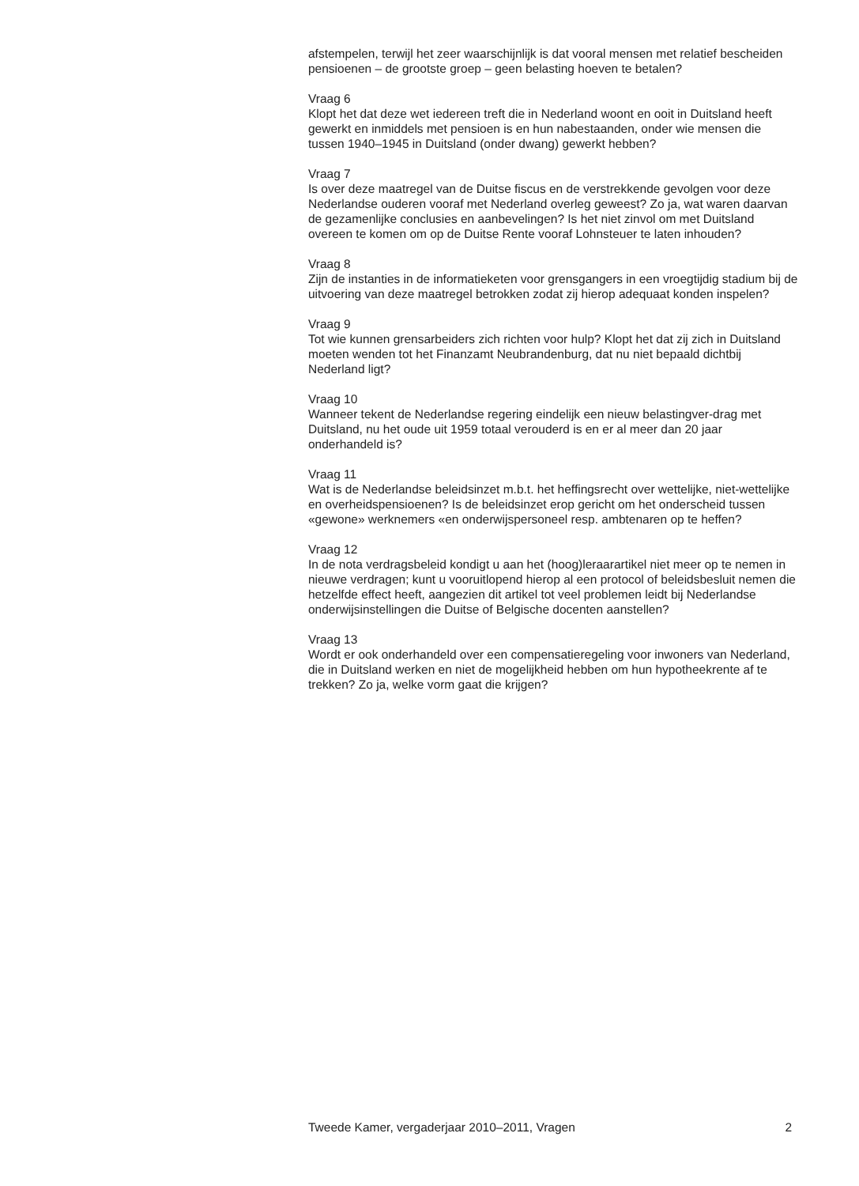afstempelen, terwijl het zeer waarschijnlijk is dat vooral mensen met relatief bescheiden pensioenen – de grootste groep – geen belasting hoeven te betalen?
Vraag 6
Klopt het dat deze wet iedereen treft die in Nederland woont en ooit in Duitsland heeft gewerkt en inmiddels met pensioen is en hun nabestaanden, onder wie mensen die tussen 1940–1945 in Duitsland (onder dwang) gewerkt hebben?
Vraag 7
Is over deze maatregel van de Duitse fiscus en de verstrekkende gevolgen voor deze Nederlandse ouderen vooraf met Nederland overleg geweest? Zo ja, wat waren daarvan de gezamenlijke conclusies en aanbevelingen? Is het niet zinvol om met Duitsland overeen te komen om op de Duitse Rente vooraf Lohnsteuer te laten inhouden?
Vraag 8
Zijn de instanties in de informatieketen voor grensgangers in een vroegtijdig stadium bij de uitvoering van deze maatregel betrokken zodat zij hierop adequaat konden inspelen?
Vraag 9
Tot wie kunnen grensarbeiders zich richten voor hulp? Klopt het dat zij zich in Duitsland moeten wenden tot het Finanzamt Neubrandenburg, dat nu niet bepaald dichtbij Nederland ligt?
Vraag 10
Wanneer tekent de Nederlandse regering eindelijk een nieuw belastingver-drag met Duitsland, nu het oude uit 1959 totaal verouderd is en er al meer dan 20 jaar onderhandeld is?
Vraag 11
Wat is de Nederlandse beleidsinzet m.b.t. het heffingsrecht over wettelijke, niet-wettelijke en overheidspensioenen? Is de beleidsinzet erop gericht om het onderscheid tussen «gewone» werknemers «en onderwijspersoneel resp. ambtenaren op te heffen?
Vraag 12
In de nota verdragsbeleid kondigt u aan het (hoog)leraarartikel niet meer op te nemen in nieuwe verdragen; kunt u vooruitlopend hierop al een protocol of beleidsbesluit nemen die hetzelfde effect heeft, aangezien dit artikel tot veel problemen leidt bij Nederlandse onderwijsinstellingen die Duitse of Belgische docenten aanstellen?
Vraag 13
Wordt er ook onderhandeld over een compensatieregeling voor inwoners van Nederland, die in Duitsland werken en niet de mogelijkheid hebben om hun hypotheekrente af te trekken? Zo ja, welke vorm gaat die krijgen?
Tweede Kamer, vergaderjaar 2010–2011, Vragen 2